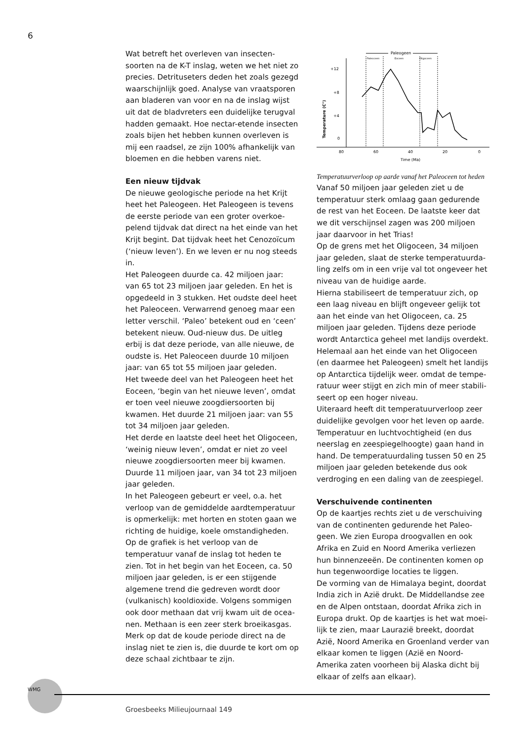6
Wat betreft het overleven van insecten­soorten na de K-T inslag, weten we het niet zo precies. Detrituseters deden het zoals gezegd waarschijnlijk goed. Analyse van vraatsporen aan bladeren van voor en na de inslag wijst uit dat de bladvreters een duidelijke terugval hadden gemaakt. Hoe nectar-etende insecten zoals bijen het heb­ben kunnen overleven is mij een raadsel, ze zijn 100% afhankelijk van bloemen en die hebben varens niet.
Een nieuw tijdvak
De nieuwe geologische periode na het Krijt heet het Paleogeen. Het Paleogeen is tevens de eerste periode van een groter overkoe­pelend tijdvak dat direct na het einde van het Krijt begint. Dat tijdvak heet het Cenozo­ïcum (‘nieuw leven’). En we leven er nu nog steeds in.
Het Paleogeen duurde ca. 42 miljoen jaar: van 65 tot 23 miljoen jaar geleden. En het is opgedeeld in 3 stukken. Het oudste deel heet het Paleoceen. Verwarrend genoeg maar een letter verschil. ‘Paleo’ betekent oud en ‘ceen’ betekent nieuw. Oud-nieuw dus. De uitleg erbij is dat deze periode, van alle nieuwe, de oudste is. Het Paleoceen duurde 10 miljoen jaar: van 65 tot 55 miljoen jaar geleden.
Het tweede deel van het Paleogeen heet het Eoceen, ‘begin van het nieuwe leven’, omdat er toen veel nieuwe zoogdiersoorten bij kwamen. Het duurde 21 miljoen jaar: van 55 tot 34 miljoen jaar geleden.
Het derde en laatste deel heet het Oligo­ceen, ‘weinig nieuw leven’, omdat er niet zo veel nieuwe zoogdiersoorten meer bij kwamen. Duurde 11 miljoen jaar, van 34 tot 23 miljoen jaar geleden.
In het Paleogeen gebeurt er veel, o.a. het verloop van de gemiddelde aardtempera­tuur is opmerkelijk: met horten en stoten gaan we richting de huidige, koele omstan­digheden. Op de grafiek is het verloop van de temperatuur vanaf de inslag tot heden te zien. Tot in het begin van het Eoceen, ca. 50 miljoen jaar geleden, is er een stijgende algemene trend die gedreven wordt door (vulkanisch) kooldioxide. Volgens sommigen ook door methaan dat vrij kwam uit de ocea­nen. Methaan is een zeer sterk broeikasgas. Merk op dat de koude periode direct na de inslag niet te zien is, die duurde te kort om op deze schaal zichtbaar te zijn.
Paleogeen
Paleoceen
Eoceen
Oligoceen
+12
+8
+4
0
Temperature (C°)
80
60
40
20
0
Time (Ma)
Temperatuurverloop op aarde vanaf het Paleoceen tot heden
Vanaf 50 miljoen jaar geleden ziet u de temperatuur sterk omlaag gaan gedurende de rest van het Eoceen. De laatste keer dat we dit verschijnsel zagen was 200 miljoen jaar daarvoor in het Trias!
Op de grens met het Oligoceen, 34 miljoen jaar geleden, slaat de sterke temperatuurda­ling zelfs om in een vrije val tot ongeveer het niveau van de huidige aarde.
Hierna stabiliseert de temperatuur zich, op een laag niveau en blijft ongeveer gelijk tot aan het einde van het Oligoceen, ca. 25 miljoen jaar geleden. Tijdens deze periode wordt Antarctica geheel met landijs overdekt. Helemaal aan het einde van het Oligoceen (en daarmee het Paleogeen) smelt het landijs op Antarctica tijdelijk weer. omdat de tempe­ratuur weer stijgt en zich min of meer stabili­seert op een hoger niveau.
Uiteraard heeft dit temperatuurverloop zeer duidelijke gevolgen voor het leven op aarde. Temperatuur en luchtvochtigheid (en dus neerslag en zeespiegelhoogte) gaan hand in hand. De temperatuurdaling tussen 50 en 25 miljoen jaar geleden betekende dus ook verdroging en een daling van de zeespiegel.
Verschuivende continenten
Op de kaartjes rechts ziet u de verschuiving van de continenten gedurende het Paleo­geen. We zien Europa droogvallen en ook Afrika en Zuid en Noord Amerika verliezen hun binnenzeeën. De continenten komen op hun tegenwoordige locaties te liggen.
De vorming van de Himalaya begint, doordat India zich in Azië drukt. De Middellandse zee en de Alpen ontstaan, doordat Afrika zich in Europa drukt. Op de kaartjes is het wat moei­lijk te zien, maar Laurazië breekt, doordat Azië, Noord Amerika en Groenland verder van elkaar komen te liggen (Azië en Noord-Amerika zaten voorheen bij Alaska dicht bij elkaar of zelfs aan elkaar).
WMG
Groesbeeks Milieujournaal 149